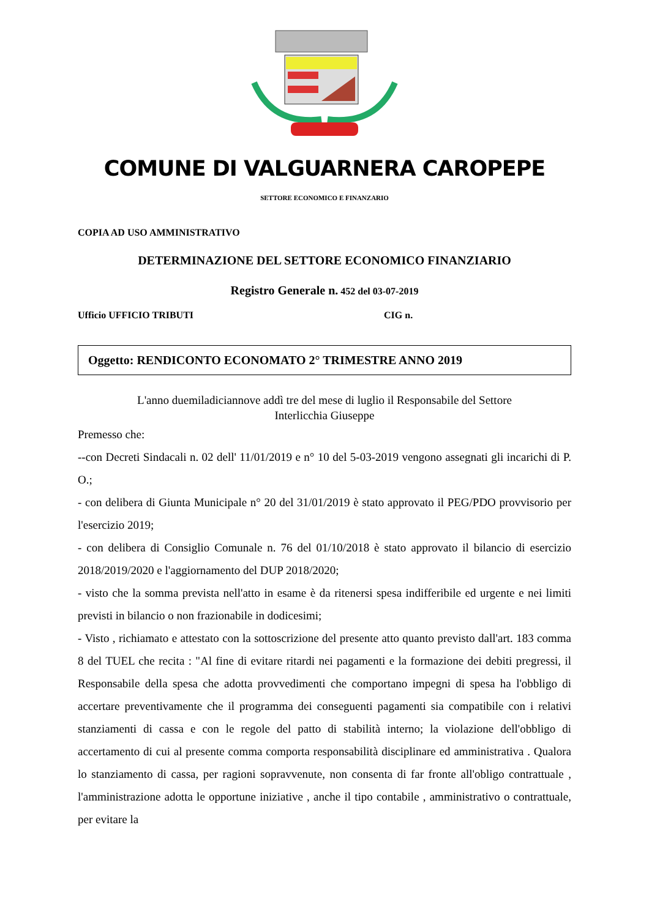COMUNE DI VALGUARNERA CAROPEPE
SETTORE ECONOMICO E FINANZARIO
COPIA AD USO AMMINISTRATIVO
DETERMINAZIONE DEL SETTORE ECONOMICO FINANZIARIO
Registro Generale n. 452 del 03-07-2019
Ufficio UFFICIO TRIBUTI CIG n.
Oggetto: RENDICONTO ECONOMATO 2° TRIMESTRE ANNO 2019
L'anno duemiladiciannove addì tre del mese di luglio il Responsabile del Settore
Interlicchia Giuseppe
Premesso che:
--con Decreti Sindacali n. 02 dell' 11/01/2019 e n° 10 del 5-03-2019 vengono assegnati gli incarichi di P. O.;
- con delibera di Giunta Municipale n° 20 del 31/01/2019 è stato approvato il PEG/PDO provvisorio per l'esercizio 2019;
- con delibera di Consiglio Comunale n. 76 del 01/10/2018 è stato approvato il bilancio di esercizio 2018/2019/2020 e l'aggiornamento del DUP 2018/2020;
- visto che la somma prevista nell'atto in esame è da ritenersi spesa indifferibile ed urgente e nei limiti previsti in bilancio o non frazionabile in dodicesimi;
- Visto , richiamato e attestato con la sottoscrizione del presente atto quanto previsto dall'art. 183 comma 8 del TUEL che recita : "Al fine di evitare ritardi nei pagamenti e la formazione dei debiti pregressi, il Responsabile della spesa che adotta provvedimenti che comportano impegni di spesa ha l'obbligo di accertare preventivamente che il programma dei conseguenti pagamenti sia compatibile con i relativi stanziamenti di cassa e con le regole del patto di stabilità interno; la violazione dell'obbligo di accertamento di cui al presente comma comporta responsabilità disciplinare ed amministrativa . Qualora lo stanziamento di cassa, per ragioni sopravvenute, non consenta di far fronte all'obligo contrattuale , l'amministrazione adotta le opportune iniziative , anche il tipo contabile , amministrativo o contrattuale, per evitare la